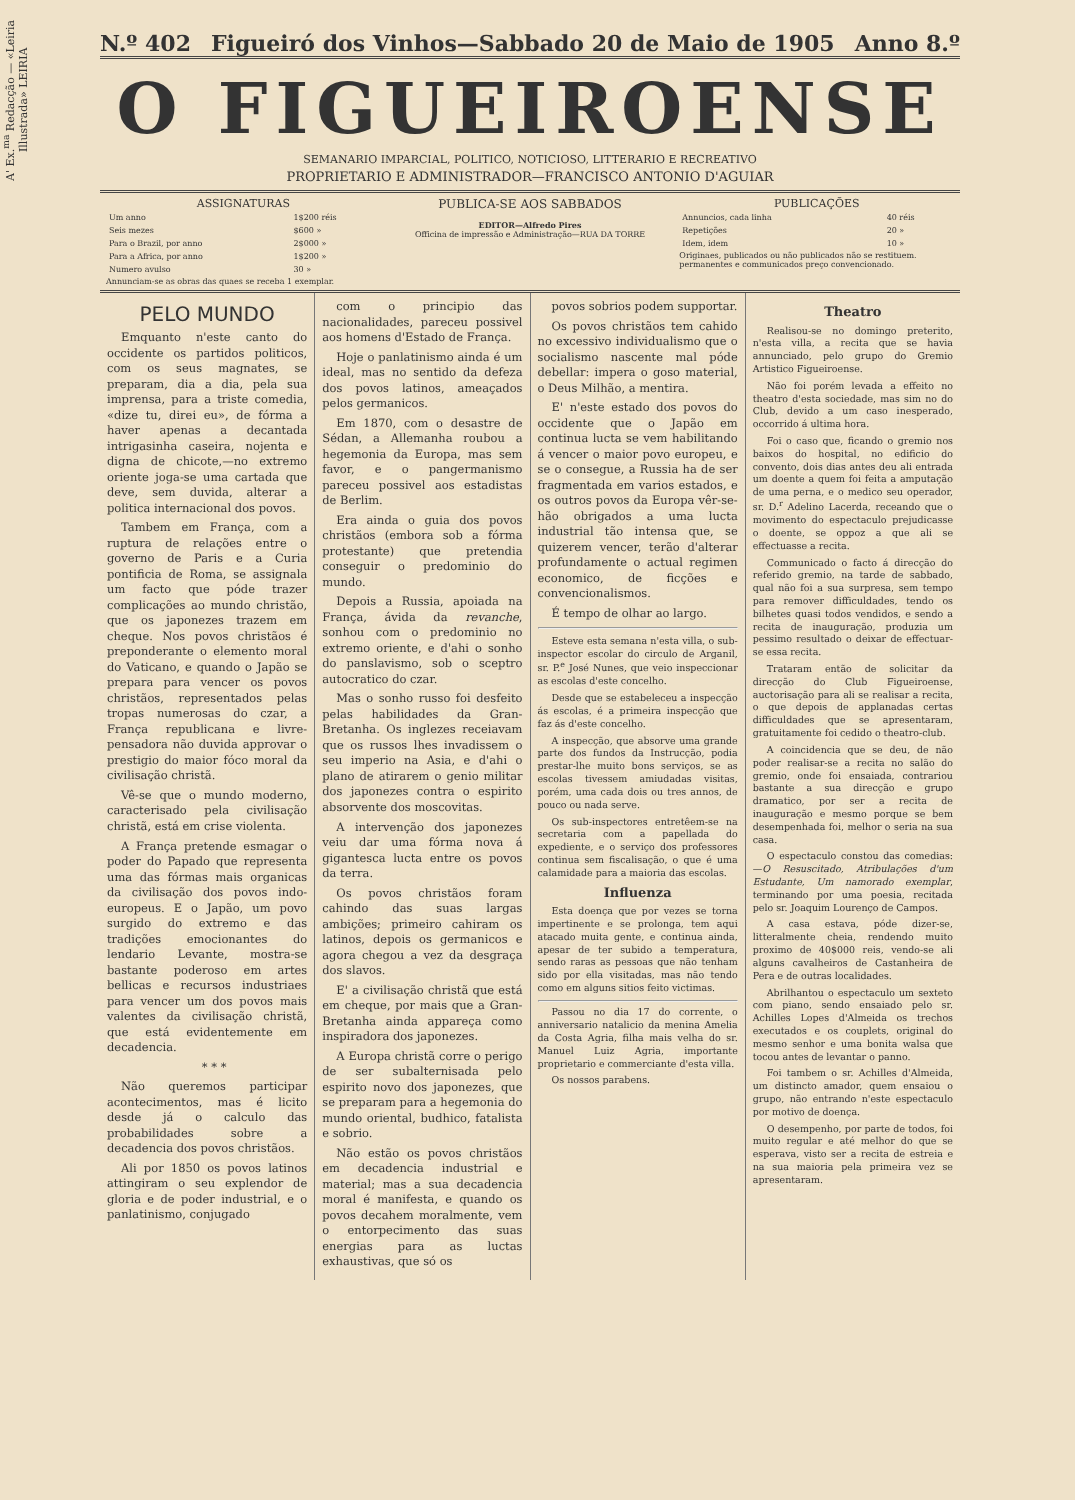A' Ex.<sup>ma</sup> Redacção — «Leiria Illustrada» LEIRIA
N.º 402 Figueiró dos Vinhos—Sabbado 20 de Maio de 1905 Anno 8.º
O FIGUEIROENSE
SEMANARIO IMPARCIAL, POLITICO, NOTICIOSO, LITTERARIO E RECREATIVO
PROPRIETARIO E ADMINISTRADOR—FRANCISCO ANTONIO D'AGUIAR
ASSIGNATURAS
| Um anno | 1$200 réis |
| Seis mezes | $600 » |
| Para o Brazil, por anno | 2$000 » |
| Para a Africa, por anno | 1$200 » |
| Numero avulso | 30 » |
Annunciam-se as obras das quaes se receba 1 exemplar.
PUBLICA-SE AOS SABBADOS
EDITOR—Alfredo Pires
Officina de impressão e Administração—RUA DA TORRE
PUBLICAÇÕES
| Annuncios, cada linha | 40 réis |
| Repetições | 20 » |
| Idem, idem | 10 » |
Originaes, publicados ou não publicados não se restituem. permanentes e communicados preço convencionado.
PELO MUNDO
Emquanto n'este canto do occidente os partidos politicos, com os seus magnates, se preparam, dia a dia, pela sua imprensa, para a triste comedia, «dize tu, direi eu», de fórma a haver apenas a decantada intrigasinha caseira, nojenta e digna de chicote,—no extremo oriente joga-se uma cartada que deve, sem duvida, alterar a politica internacional dos povos.
Tambem em França, com a ruptura de relações entre o governo de Paris e a Curia pontificia de Roma, se assignala um facto que póde trazer complicações ao mundo christão, que os japonezes trazem em cheque. Nos povos christãos é preponderante o elemento moral do Vaticano, e quando o Japão se prepara para vencer os povos christãos, representados pelas tropas numerosas do czar, a França republicana e livre-pensadora não duvida approvar o prestigio do maior fóco moral da civilisação christã.
Vê-se que o mundo moderno, caracterisado pela civilisação christã, está em crise violenta.
A França pretende esmagar o poder do Papado que representa uma das fórmas mais organicas da civilisação dos povos indo-europeus. E o Japão, um povo surgido do extremo e das tradições emocionantes do lendario Levante, mostra-se bastante poderoso em artes bellicas e recursos industriaes para vencer um dos povos mais valentes da civilisação christã, que está evidentemente em decadencia.
* * *
Não queremos participar acontecimentos, mas é licito desde já o calculo das probabilidades sobre a decadencia dos povos christãos.
Ali por 1850 os povos latinos attingiram o seu explendor de gloria e de poder industrial, e o panlatinismo, conjugado
com o principio das nacionalidades, pareceu possivel aos homens d'Estado de França.
Hoje o panlatinismo ainda é um ideal, mas no sentido da defeza dos povos latinos, ameaçados pelos germanicos.
Em 1870, com o desastre de Sédan, a Allemanha roubou a hegemonia da Europa, mas sem favor, e o pangermanismo pareceu possivel aos estadistas de Berlim.
Era ainda o guia dos povos christãos (embora sob a fórma protestante) que pretendia conseguir o predominio do mundo.
Depois a Russia, apoiada na França, ávida da revanche, sonhou com o predominio no extremo oriente, e d'ahi o sonho do panslavismo, sob o sceptro autocratico do czar.
Mas o sonho russo foi desfeito pelas habilidades da Gran-Bretanha. Os inglezes receiavam que os russos lhes invadissem o seu imperio na Asia, e d'ahi o plano de atirarem o genio militar dos japonezes contra o espirito absorvente dos moscovitas.
A intervenção dos japonezes veiu dar uma fórma nova á gigantesca lucta entre os povos da terra.
Os povos christãos foram cahindo das suas largas ambições; primeiro cahiram os latinos, depois os germanicos e agora chegou a vez da desgraça dos slavos.
E' a civilisação christã que está em cheque, por mais que a Gran-Bretanha ainda appareça como inspiradora dos japonezes.
A Europa christã corre o perigo de ser subalternisada pelo espirito novo dos japonezes, que se preparam para a hegemonia do mundo oriental, budhico, fatalista e sobrio.
Não estão os povos christãos em decadencia industrial e material; mas a sua decadencia moral é manifesta, e quando os povos decahem moralmente, vem o entorpecimento das suas energias para as luctas exhaustivas, que só os
povos sobrios podem supportar.
Os povos christãos tem cahido no excessivo individualismo que o socialismo nascente mal póde debellar: impera o goso material, o Deus Milhão, a mentira.
E' n'este estado dos povos do occidente que o Japão em continua lucta se vem habilitando á vencer o maior povo europeu, e se o consegue, a Russia ha de ser fragmentada em varios estados, e os outros povos da Europa vêr-se-hão obrigados a uma lucta industrial tão intensa que, se quizerem vencer, terão d'alterar profundamente o actual regimen economico, de ficções e convencionalismos.
É tempo de olhar ao largo.
Esteve esta semana n'esta villa, o sub-inspector escolar do circulo de Arganil, sr. P.<sup>e</sup> José Nunes, que veio inspeccionar as escolas d'este concelho.
Desde que se estabeleceu a inspecção ás escolas, é a primeira inspecção que faz ás d'este concelho.
A inspecção, que absorve uma grande parte dos fundos da Instrucção, podia prestar-lhe muito bons serviços, se as escolas tivessem amiudadas visitas, porém, uma cada dois ou tres annos, de pouco ou nada serve.
Os sub-inspectores entretêem-se na secretaria com a papellada do expediente, e o serviço dos professores continua sem fiscalisação, o que é uma calamidade para a maioria das escolas.
Influenza
Esta doença que por vezes se torna impertinente e se prolonga, tem aqui atacado muita gente, e continua ainda, apesar de ter subido a temperatura, sendo raras as pessoas que não tenham sido por ella visitadas, mas não tendo como em alguns sitios feito victimas.
Passou no dia 17 do corrente, o anniversario natalicio da menina Amelia da Costa Agria, filha mais velha do sr. Manuel Luiz Agria, importante proprietario e commerciante d'esta villa.
Os nossos parabens.
Theatro
Realisou-se no domingo preterito, n'esta villa, a recita que se havia annunciado, pelo grupo do Gremio Artistico Figueiroense.
Não foi porém levada a effeito no theatro d'esta sociedade, mas sim no do Club, devido a um caso inesperado, occorrido á ultima hora.
Foi o caso que, ficando o gremio nos baixos do hospital, no edificio do convento, dois dias antes deu ali entrada um doente a quem foi feita a amputação de uma perna, e o medico seu operador, sr. D.<sup>r</sup> Adelino Lacerda, receando que o movimento do espectaculo prejudicasse o doente, se oppoz a que ali se effectuasse a recita.
Communicado o facto á direcção do referido gremio, na tarde de sabbado, qual não foi a sua surpresa, sem tempo para remover difficuldades, tendo os bilhetes quasi todos vendidos, e sendo a recita de inauguração, produzia um pessimo resultado o deixar de effectuar-se essa recita.
Trataram então de solicitar da direcção do Club Figueiroense, auctorisação para ali se realisar a recita, o que depois de applanadas certas difficuldades que se apresentaram, gratuitamente foi cedido o theatro-club.
A coincidencia que se deu, de não poder realisar-se a recita no salão do gremio, onde foi ensaiada, contrariou bastante a sua direcção e grupo dramatico, por ser a recita de inauguração e mesmo porque se bem desempenhada foi, melhor o seria na sua casa.
O espectaculo constou das comedias: —O Resuscitado, Atribulações d'um Estudante, Um namorado exemplar, terminando por uma poesia, recitada pelo sr. Joaquim Lourenço de Campos.
A casa estava, póde dizer-se, litteralmente cheia, rendendo muito proximo de 40$000 reis, vendo-se ali alguns cavalheiros de Castanheira de Pera e de outras localidades.
Abrilhantou o espectaculo um sexteto com piano, sendo ensaiado pelo sr. Achilles Lopes d'Almeida os trechos executados e os couplets, original do mesmo senhor e uma bonita walsa que tocou antes de levantar o panno.
Foi tambem o sr. Achilles d'Almeida, um distincto amador, quem ensaiou o grupo, não entrando n'este espectaculo por motivo de doença.
O desempenho, por parte de todos, foi muito regular e até melhor do que se esperava, visto ser a recita de estreia e na sua maioria pela primeira vez se apresentaram.